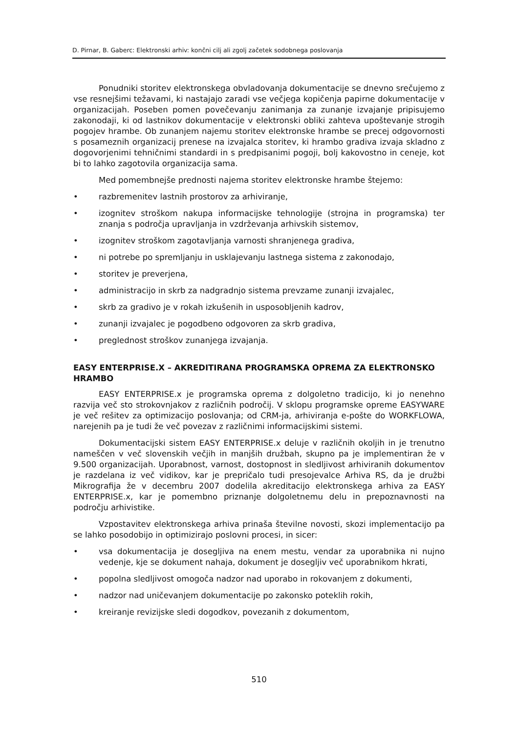D. Pirnar, B. Gaberc: Elektronski arhiv: končni cilj ali zgolj začetek sodobnega poslovanja
Ponudniki storitev elektronskega obvladovanja dokumentacije se dnevno srečujemo z vse resnejšimi težavami, ki nastajajo zaradi vse večjega kopičenja papirne dokumentacije v organizacijah. Poseben pomen povečevanju zanimanja za zunanje izvajanje pripisujemo zakonodaji, ki od lastnikov dokumentacije v elektronski obliki zahteva upoštevanje strogih pogojev hrambe. Ob zunanjem najemu storitev elektronske hrambe se precej odgovornosti s posameznih organizacij prenese na izvajalca storitev, ki hrambo gradiva izvaja skladno z dogovorjenimi tehničnimi standardi in s predpisanimi pogoji, bolj kakovostno in ceneje, kot bi to lahko zagotovila organizacija sama.
Med pomembnejše prednosti najema storitev elektronske hrambe štejemo:
• razbremenitev lastnih prostorov za arhiviranje,
• izognitev stroškom nakupa informacijske tehnologije (strojna in programska) ter znanja s področja upravljanja in vzdrževanja arhivskih sistemov,
• izognitev stroškom zagotavljanja varnosti shranjenega gradiva,
• ni potrebe po spremljanju in usklajevanju lastnega sistema z zakonodajo,
• storitev je preverjena,
• administracijo in skrb za nadgradnjo sistema prevzame zunanji izvajalec,
• skrb za gradivo je v rokah izkušenih in usposobljenih kadrov,
• zunanji izvajalec je pogodbeno odgovoren za skrb gradiva,
• preglednost stroškov zunanjega izvajanja.
EASY ENTERPRISE.X – AKREDITIRANA PROGRAMSKA OPREMA ZA ELEKTRONSKO HRAMBO
EASY ENTERPRISE.x je programska oprema z dolgoletno tradicijo, ki jo nenehno razvija več sto strokovnjakov z različnih področij. V sklopu programske opreme EASYWARE je več rešitev za optimizacijo poslovanja; od CRM-ja, arhiviranja e-pošte do WORKFLOWA, narejenih pa je tudi že več povezav z različnimi informacijskimi sistemi.
Dokumentacijski sistem EASY ENTERPRISE.x deluje v različnih okoljih in je trenutno nameščen v več slovenskih večjih in manjših družbah, skupno pa je implementiran že v 9.500 organizacijah. Uporabnost, varnost, dostopnost in sledljivost arhiviranih dokumentov je razdelana iz več vidikov, kar je prepričalo tudi presojevalce Arhiva RS, da je družbi Mikrografija že v decembru 2007 dodelila akreditacijo elektronskega arhiva za EASY ENTERPRISE.x, kar je pomembno priznanje dolgoletnemu delu in prepoznavnosti na področju arhivistike.
Vzpostavitev elektronskega arhiva prinaša številne novosti, skozi implementacijo pa se lahko posodobijo in optimizirajo poslovni procesi, in sicer:
• vsa dokumentacija je dosegljiva na enem mestu, vendar za uporabnika ni nujno vedenje, kje se dokument nahaja, dokument je dosegljiv več uporabnikom hkrati,
• popolna sledljivost omogoča nadzor nad uporabo in rokovanjem z dokumenti,
• nadzor nad uničevanjem dokumentacije po zakonsko poteklih rokih,
• kreiranje revizijske sledi dogodkov, povezanih z dokumentom,
510